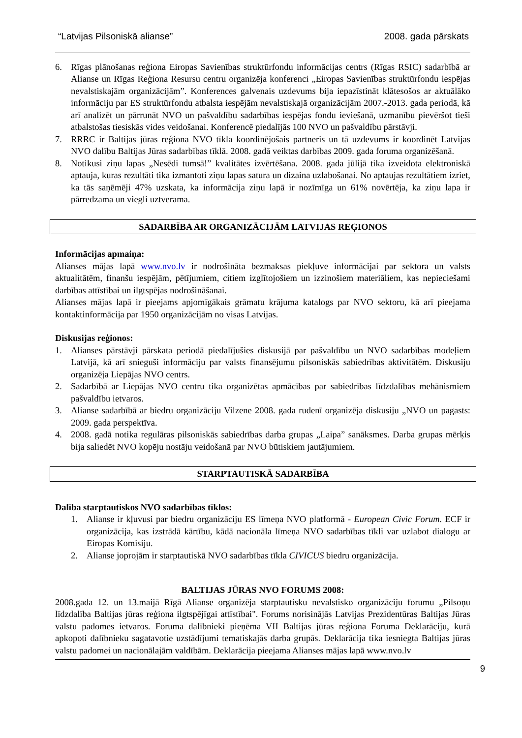“Latvijas Pilsoniskā alianse” 2008. gada pārskats
6. Rīgas plānošanas reģiona Eiropas Savienības struktūrfondu informācijas centrs (Rīgas RSIC) sadarbībā ar Alianse un Rīgas Reģiona Resursu centru organizēja konferenci „Eiropas Savienības struktūrfondu iespējas nevalstiskajām organizācijām”. Konferences galvenais uzdevums bija iepazīstināt klātesošos ar aktuālāko informāciju par ES struktūrfondu atbalsta iespējām nevalstiskajā organizācijām 2007.-2013. gada periodā, kā arī analizēt un pārrunāt NVO un pašvaldību sadarbības iespējas fondu ieviešanā, uzmanību pievēršot tieši atbalstošas tiesiskās vides veidošanai. Konferencē piedalījās 100 NVO un pašvaldību pārstāvji.
7. RRRC ir Baltijas jūras reģiona NVO tīkla koordinējošais partneris un tā uzdevums ir koordinēt Latvijas NVO dalību Baltijas Jūras sadarbības tīklā. 2008. gadā veiktas darbības 2009. gada foruma organizēšanā.
8. Notikusi ziņu lapas „Nesēdi tumsā!” kvalitātes izvērtēšana. 2008. gada jūlijā tika izveidota elektroniskā aptauja, kuras rezultāti tika izmantoti ziņu lapas satura un dizaina uzlabošanai. No aptaujas rezultātiem izriet, ka tās saņēmēji 47% uzskata, ka informācija ziņu lapā ir nozīmīga un 61% novērtēja, ka ziņu lapa ir pārredzama un viegli uztverama.
SADARBĪBA AR ORGANIZĀCIJĀM LATVIJAS REĢIONOS
Informācijas apmaiņa:
Alianses mājas lapā www.nvo.lv ir nodrošināta bezmaksas piekļuve informācijai par sektora un valsts aktualitātēm, finanšu iespējām, pētījumiem, citiem izglītojošiem un izzinošiem materiāliem, kas nepieciešami darbības attīstībai un ilgtspējas nodrošināšanai.
Alianses mājas lapā ir pieejams apjomīgākais grāmatu krājuma katalogs par NVO sektoru, kā arī pieejama kontaktinformācija par 1950 organizācijām no visas Latvijas.
Diskusijas reģionos:
1. Alianses pārstāvji pārskata periodā piedalījušies diskusijā par pašvaldību un NVO sadarbības modeļiem Latvijā, kā arī snieguši informāciju par valsts finansējumu pilsoniskās sabiedrības aktivitātēm. Diskusiju organizēja Liepājas NVO centrs.
2. Sadarbībā ar Liepājas NVO centru tika organizētas apmācības par sabiedrības līdzdalības mehānismiem pašvaldību ietvaros.
3. Alianse sadarbībā ar biedru organizāciju Vilzene 2008. gada rudenī organizēja diskusiju „NVO un pagasts: 2009. gada perspektīva.
4. 2008. gadā notika regulāras pilsoniskās sabiedrības darba grupas „Laipa” sanāksmes. Darba grupas mērķis bija saliedēt NVO kopēju nostāju veidošanā par NVO būtiskiem jautājumiem.
STARPTAUTISKĀ SADARBĪBA
Dalība starptautiskos NVO sadarbības tīklos:
1. Alianse ir kļuvusi par biedru organizāciju ES līmeņa NVO platformā - European Civic Forum. ECF ir organizācija, kas izstrādā kārtību, kādā nacionāla līmeņa NVO sadarbības tīkli var uzlabot dialogu ar Eiropas Komisiju.
2. Alianse joprojām ir starptautiskā NVO sadarbības tīkla CIVICUS biedru organizācija.
BALTIJAS JŪRAS NVO FORUMS 2008:
2008.gada 12. un 13.maijā Rīgā Alianse organizēja starptautisku nevalstisko organizāciju forumu „Pilsoņu līdzdalība Baltijas jūras reģiona ilgtspējīgai attīstībai". Forums norisinājās Latvijas Prezidentūras Baltijas Jūras valstu padomes ietvaros. Foruma dalībnieki pieņēma VII Baltijas jūras reģiona Foruma Deklarāciju, kurā apkopoti dalībnieku sagatavotie uzstādījumi tematiskajās darba grupās. Deklarācija tika iesniegta Baltijas jūras valstu padomei un nacionālajām valdībām. Deklarācija pieejama Alianses mājas lapā www.nvo.lv
9